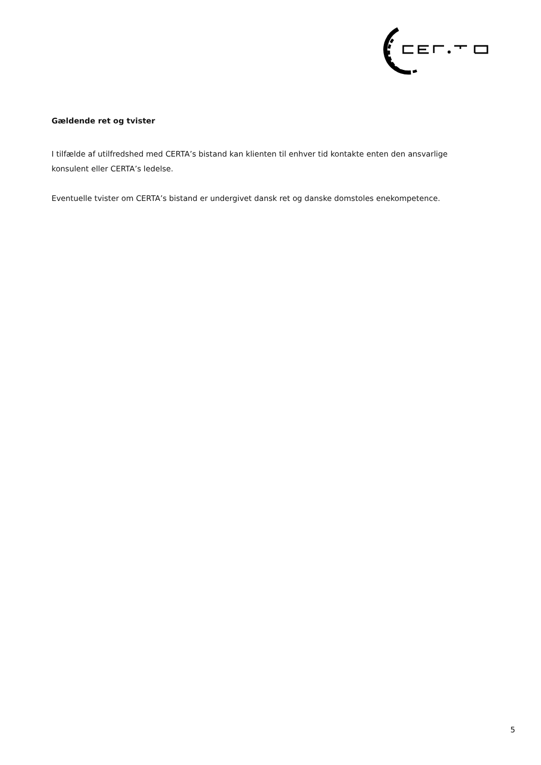Gældende ret og tvister
I tilfælde af utilfredshed med CERTA’s bistand kan klienten til enhver tid kontakte enten den ansvarlige konsulent eller CERTA’s ledelse.
Eventuelle tvister om CERTA’s bistand er undergivet dansk ret og danske domstoles enekompetence.
5